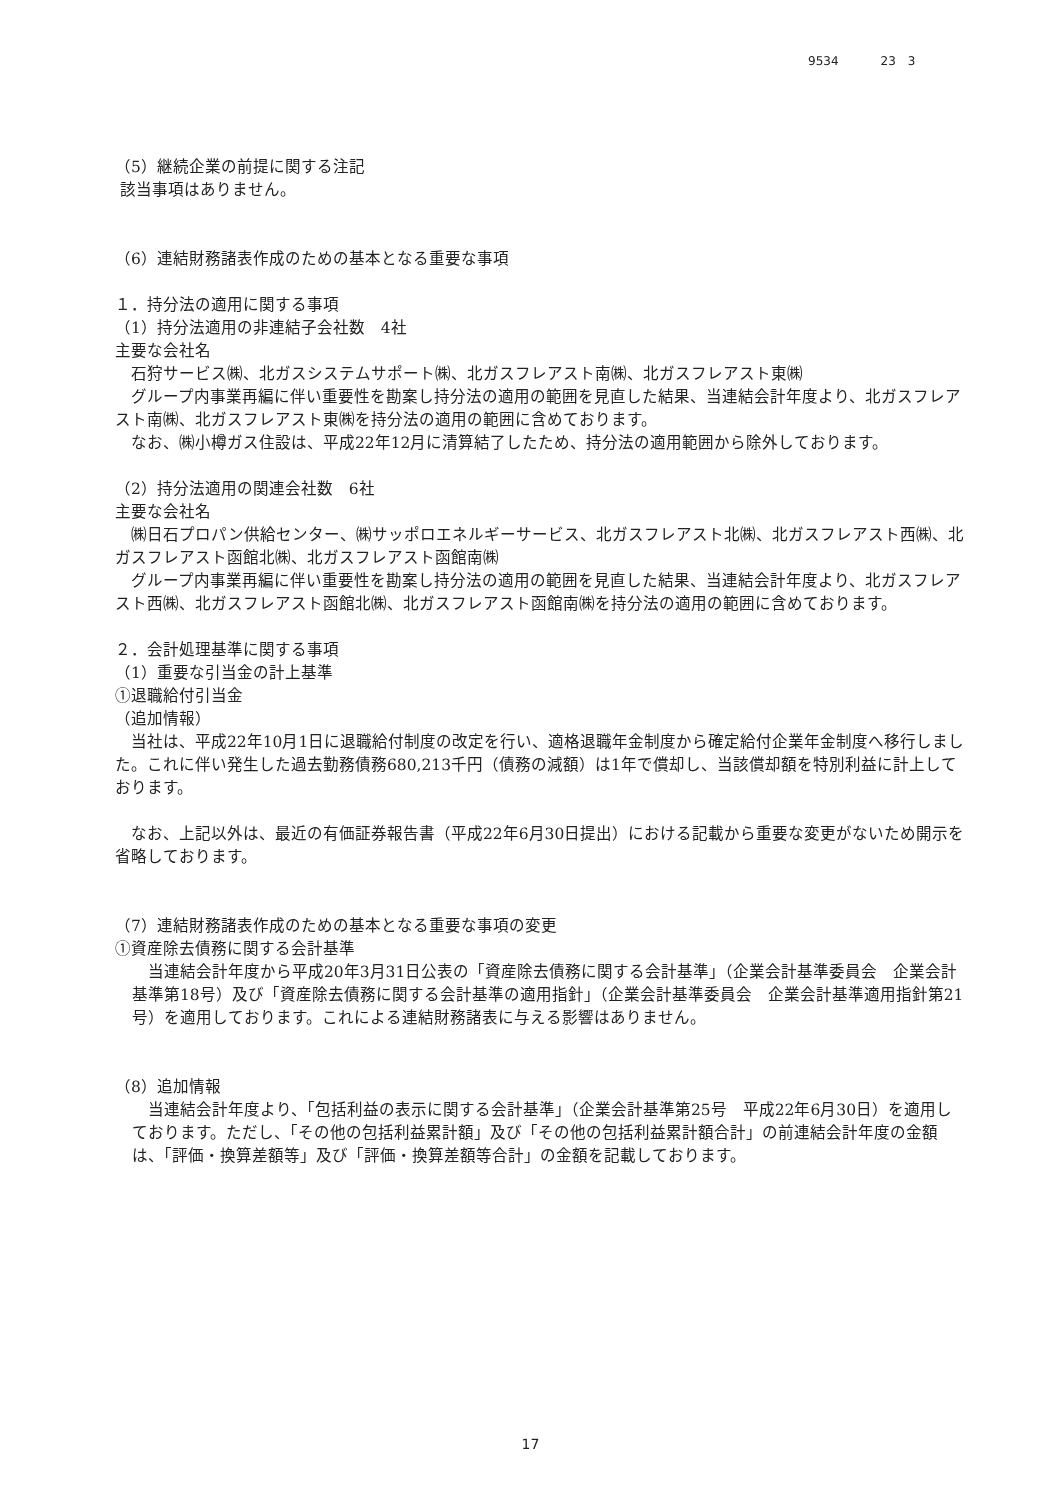9534 23　3
（5）継続企業の前提に関する注記
該当事項はありません。
（6）連結財務諸表作成のための基本となる重要な事項
１．持分法の適用に関する事項
（1）持分法適用の非連結子会社数　4社
主要な会社名
　石狩サービス㈱、北ガスシステムサポート㈱、北ガスフレアスト南㈱、北ガスフレアスト東㈱
　グループ内事業再編に伴い重要性を勘案し持分法の適用の範囲を見直した結果、当連結会計年度より、北ガスフレアスト南㈱、北ガスフレアスト東㈱を持分法の適用の範囲に含めております。
　なお、㈱小樽ガス住設は、平成22年12月に清算結了したため、持分法の適用範囲から除外しております。
（2）持分法適用の関連会社数　6社
主要な会社名
　㈱日石プロパン供給センター、㈱サッポロエネルギーサービス、北ガスフレアスト北㈱、北ガスフレアスト西㈱、北ガスフレアスト函館北㈱、北ガスフレアスト函館南㈱
　グループ内事業再編に伴い重要性を勘案し持分法の適用の範囲を見直した結果、当連結会計年度より、北ガスフレアスト西㈱、北ガスフレアスト函館北㈱、北ガスフレアスト函館南㈱を持分法の適用の範囲に含めております。
２．会計処理基準に関する事項
（1）重要な引当金の計上基準
①退職給付引当金
（追加情報）
　当社は、平成22年10月1日に退職給付制度の改定を行い、適格退職年金制度から確定給付企業年金制度へ移行しました。これに伴い発生した過去勤務債務680,213千円（債務の減額）は1年で償却し、当該償却額を特別利益に計上しております。
　なお、上記以外は、最近の有価証券報告書（平成22年6月30日提出）における記載から重要な変更がないため開示を省略しております。
（7）連結財務諸表作成のための基本となる重要な事項の変更
①資産除去債務に関する会計基準
　当連結会計年度から平成20年3月31日公表の「資産除去債務に関する会計基準」（企業会計基準委員会　企業会計基準第18号）及び「資産除去債務に関する会計基準の適用指針」（企業会計基準委員会　企業会計基準適用指針第21号）を適用しております。これによる連結財務諸表に与える影響はありません。
（8）追加情報
　当連結会計年度より、「包括利益の表示に関する会計基準」（企業会計基準第25号　平成22年6月30日）を適用しております。ただし、「その他の包括利益累計額」及び「その他の包括利益累計額合計」の前連結会計年度の金額は、「評価・換算差額等」及び「評価・換算差額等合計」の金額を記載しております。
17